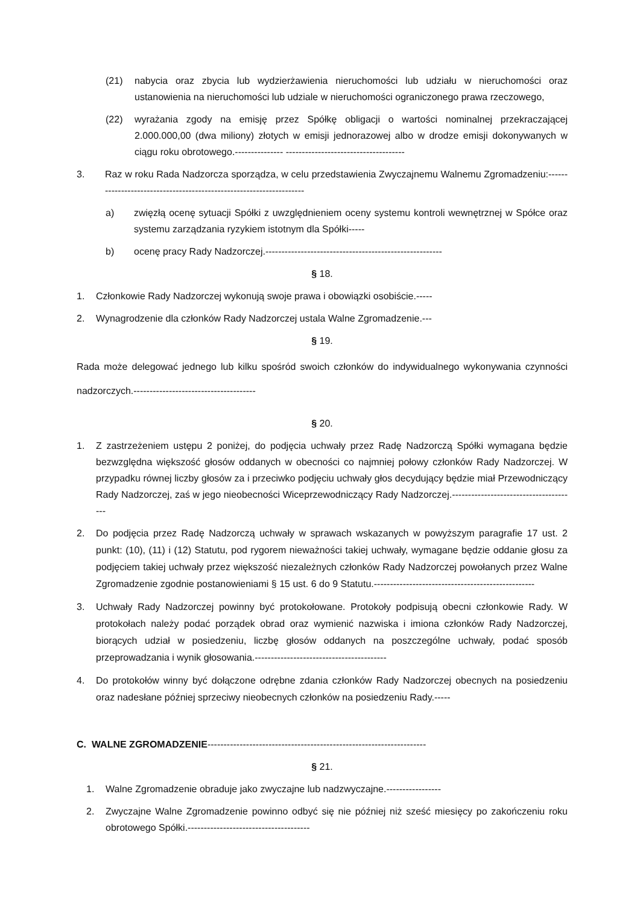(21) nabycia oraz zbycia lub wydzierżawienia nieruchomości lub udziału w nieruchomości oraz ustanowienia na nieruchomości lub udziale w nieruchomości ograniczonego prawa rzeczowego,
(22) wyrażania zgody na emisję przez Spółkę obligacji o wartości nominalnej przekraczającej 2.000.000,00 (dwa miliony) złotych w emisji jednorazowej albo w drodze emisji dokonywanych w ciągu roku obrotowego.--------------- -------------------------------------
3. Raz w roku Rada Nadzorcza sporządza, w celu przedstawienia Zwyczajnemu Walnemu Zgromadzeniu:--------------------------------------------------------------------
a) zwięzłą ocenę sytuacji Spółki z uwzględnieniem oceny systemu kontroli wewnętrznej w Spółce oraz systemu zarządzania ryzykiem istotnym dla Spółki-----
b) ocenę pracy Rady Nadzorczej.-------------------------------------------------------
§ 18.
1. Członkowie Rady Nadzorczej wykonują swoje prawa i obowiązki osobiście.-----
2. Wynagrodzenie dla członków Rady Nadzorczej ustala Walne Zgromadzenie.---
§ 19.
Rada może delegować jednego lub kilku spośród swoich członków do indywidualnego wykonywania czynności nadzorczych.--------------------------------------
§ 20.
1. Z zastrzeżeniem ustępu 2 poniżej, do podjęcia uchwały przez Radę Nadzorczą Spółki wymagana będzie bezwzględna większość głosów oddanych w obecności co najmniej połowy członków Rady Nadzorczej. W przypadku równej liczby głosów za i przeciwko podjęciu uchwały głos decydujący będzie miał Przewodniczący Rady Nadzorczej, zaś w jego nieobecności Wiceprzewodniczący Rady Nadzorczej.---------------------------------------
2. Do podjęcia przez Radę Nadzorczą uchwały w sprawach wskazanych w powyższym paragrafie 17 ust. 2 punkt: (10), (11) i (12) Statutu, pod rygorem nieważności takiej uchwały, wymagane będzie oddanie głosu za podjęciem takiej uchwały przez większość niezależnych członków Rady Nadzorczej powołanych przez Walne Zgromadzenie zgodnie postanowieniami § 15 ust. 6 do 9 Statutu.--------------------------------------------------
3. Uchwały Rady Nadzorczej powinny być protokołowane. Protokoły podpisują obecni członkowie Rady. W protokołach należy podać porządek obrad oraz wymienić nazwiska i imiona członków Rady Nadzorczej, biorących udział w posiedzeniu, liczbę głosów oddanych na poszczególne uchwały, podać sposób przeprowadzania i wynik głosowania.-----------------------------------------
4. Do protokołów winny być dołączone odrębne zdania członków Rady Nadzorczej obecnych na posiedzeniu oraz nadesłane później sprzeciwy nieobecnych członków na posiedzeniu Rady.-----
C. WALNE ZGROMADZENIE--------------------------------------------------------------------
§ 21.
1. Walne Zgromadzenie obraduje jako zwyczajne lub nadzwyczajne.-----------------
2. Zwyczajne Walne Zgromadzenie powinno odbyć się nie później niż sześć miesięcy po zakończeniu roku obrotowego Spółki.--------------------------------------